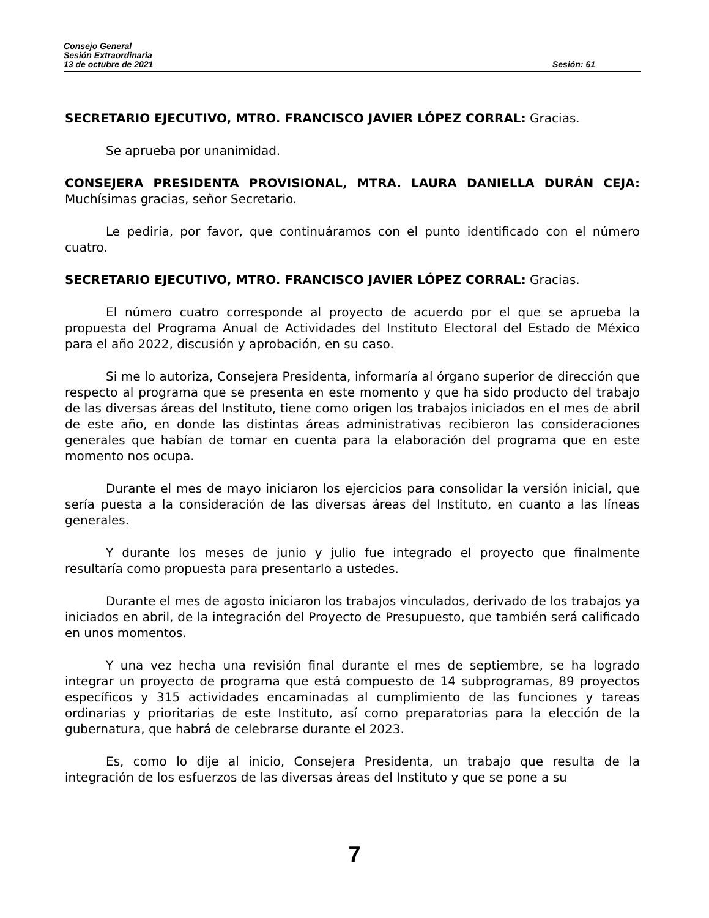Consejo General
Sesión Extraordinaria
13 de octubre de 2021 Sesión: 61
SECRETARIO EJECUTIVO, MTRO. FRANCISCO JAVIER LÓPEZ CORRAL: Gracias.
Se aprueba por unanimidad.
CONSEJERA PRESIDENTA PROVISIONAL, MTRA. LAURA DANIELLA DURÁN CEJA: Muchísimas gracias, señor Secretario.
Le pediría, por favor, que continuáramos con el punto identificado con el número cuatro.
SECRETARIO EJECUTIVO, MTRO. FRANCISCO JAVIER LÓPEZ CORRAL: Gracias.
El número cuatro corresponde al proyecto de acuerdo por el que se aprueba la propuesta del Programa Anual de Actividades del Instituto Electoral del Estado de México para el año 2022, discusión y aprobación, en su caso.
Si me lo autoriza, Consejera Presidenta, informaría al órgano superior de dirección que respecto al programa que se presenta en este momento y que ha sido producto del trabajo de las diversas áreas del Instituto, tiene como origen los trabajos iniciados en el mes de abril de este año, en donde las distintas áreas administrativas recibieron las consideraciones generales que habían de tomar en cuenta para la elaboración del programa que en este momento nos ocupa.
Durante el mes de mayo iniciaron los ejercicios para consolidar la versión inicial, que sería puesta a la consideración de las diversas áreas del Instituto, en cuanto a las líneas generales.
Y durante los meses de junio y julio fue integrado el proyecto que finalmente resultaría como propuesta para presentarlo a ustedes.
Durante el mes de agosto iniciaron los trabajos vinculados, derivado de los trabajos ya iniciados en abril, de la integración del Proyecto de Presupuesto, que también será calificado en unos momentos.
Y una vez hecha una revisión final durante el mes de septiembre, se ha logrado integrar un proyecto de programa que está compuesto de 14 subprogramas, 89 proyectos específicos y 315 actividades encaminadas al cumplimiento de las funciones y tareas ordinarias y prioritarias de este Instituto, así como preparatorias para la elección de la gubernatura, que habrá de celebrarse durante el 2023.
Es, como lo dije al inicio, Consejera Presidenta, un trabajo que resulta de la integración de los esfuerzos de las diversas áreas del Instituto y que se pone a su
7